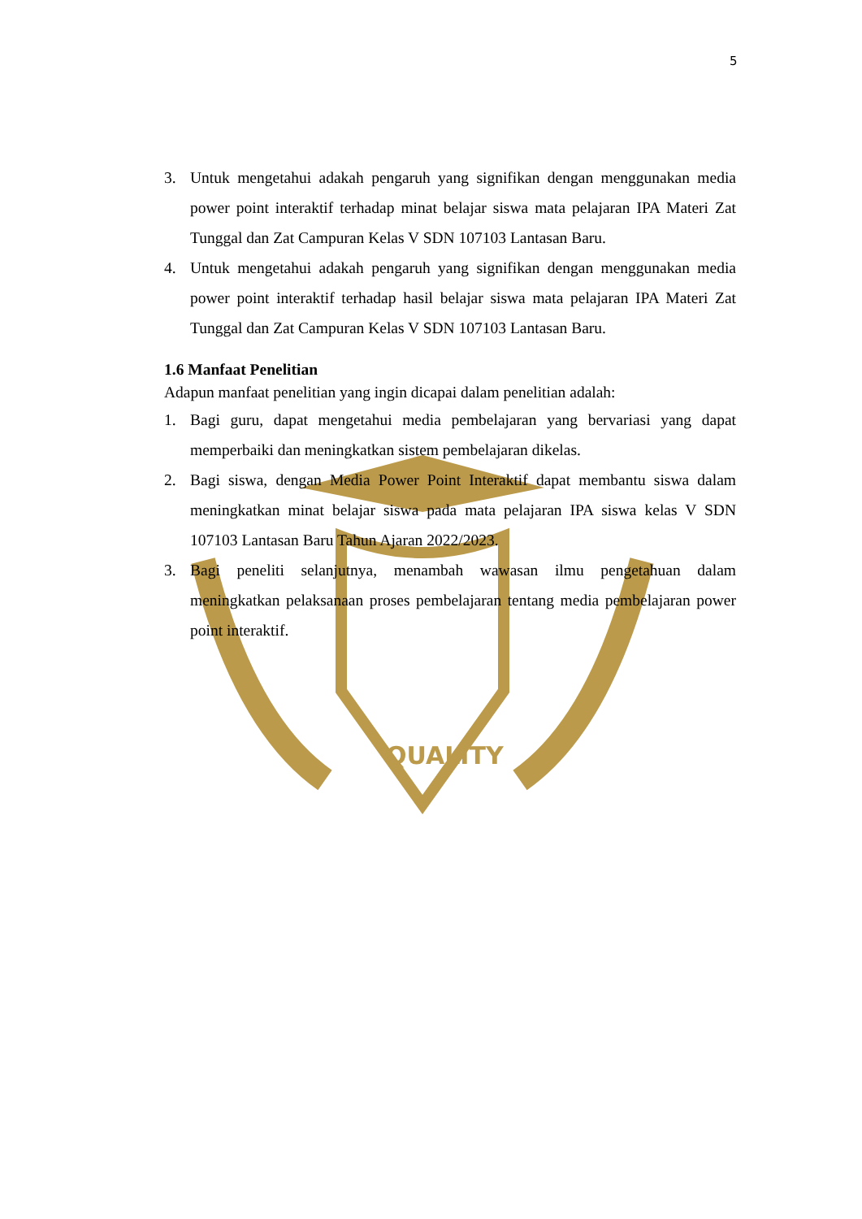QUALITY
5
3. Untuk mengetahui adakah pengaruh yang signifikan dengan menggunakan media power point interaktif terhadap minat belajar siswa mata pelajaran IPA Materi Zat Tunggal dan Zat Campuran Kelas V SDN 107103 Lantasan Baru.
4. Untuk mengetahui adakah pengaruh yang signifikan dengan menggunakan media power point interaktif terhadap hasil belajar siswa mata pelajaran IPA Materi Zat Tunggal dan Zat Campuran Kelas V SDN 107103 Lantasan Baru.
1.6 Manfaat Penelitian
Adapun manfaat penelitian yang ingin dicapai dalam penelitian adalah:
1. Bagi guru, dapat mengetahui media pembelajaran yang bervariasi yang dapat memperbaiki dan meningkatkan sistem pembelajaran dikelas.
2. Bagi siswa, dengan Media Power Point Interaktif dapat membantu siswa dalam meningkatkan minat belajar siswa pada mata pelajaran IPA siswa kelas V SDN 107103 Lantasan Baru Tahun Ajaran 2022/2023.
3. Bagi peneliti selanjutnya, menambah wawasan ilmu pengetahuan dalam meningkatkan pelaksanaan proses pembelajaran tentang media pembelajaran power point interaktif.